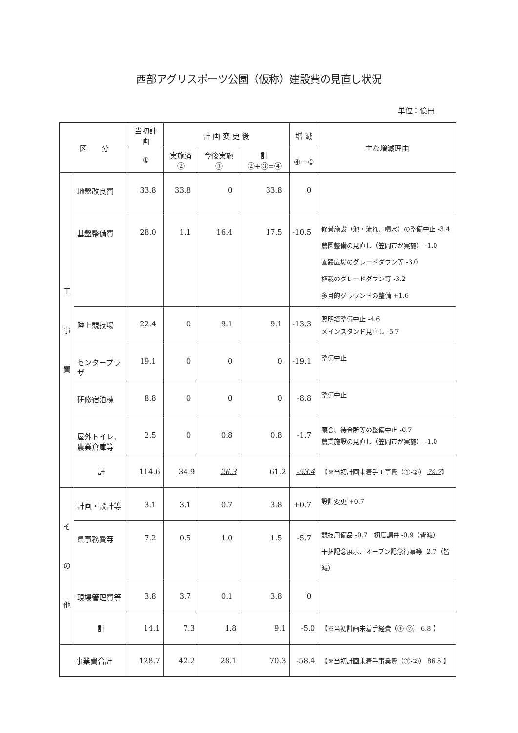西部アグリスポーツ公園（仮称）建設費の見直し状況
単位：億円
| 区 分 | | 当初計画 | 計 画 変 更 後 | | | 増 減 | 主な増減理由 |
| --- | --- | --- | --- | --- | --- | --- | --- |
| | | ① | 実施済② | 今後実施③ | 計 ②+③=④ | ④－① | |
| 工 事 費 | 地盤改良費 | 33.8 | 33.8 | 0 | 33.8 | 0 | |
| | 基盤整備費 | 28.0 | 1.1 | 16.4 | 17.5 | -10.5 | 修景施設（池・流れ、噴水）の整備中止 -3.4 農園整備の見直し（笠岡市が実施） -1.0 園路広場のグレードダウン等 -3.0 植栽のグレードダウン等 -3.2 多目的グラウンドの整備 +1.6 |
| | 陸上競技場 | 22.4 | 0 | 9.1 | 9.1 | -13.3 | 照明塔整備中止 -4.6 メインスタンド見直し -5.7 |
| | センタープラザ | 19.1 | 0 | 0 | 0 | -19.1 | 整備中止 |
| | 研修宿泊棟 | 8.8 | 0 | 0 | 0 | -8.8 | 整備中止 |
| | 屋外トイレ、 農業倉庫等 | 2.5 | 0 | 0.8 | 0.8 | -1.7 | 厩舎、待合所等の整備中止 -0.7 農業施設の見直し（笠岡市が実施） -1.0 |
| | 計 | 114.6 | 34.9 | 26.3 | 61.2 | -53.4 | 【※当初計画未着手工事費（①-②） 79.7 】 |
| そ の 他 | 計画・設計等 | 3.1 | 3.1 | 0.7 | 3.8 | +0.7 | 設計変更 +0.7 |
| | 県事務費等 | 7.2 | 0.5 | 1.0 | 1.5 | -5.7 | 競技用備品 -0.7 初度調弁 -0.9（皆減） 干拓記念展示、オープン記念行事等 -2.7（皆減） |
| | 現場管理費等 | 3.8 | 3.7 | 0.1 | 3.8 | 0 | |
| | 計 | 14.1 | 7.3 | 1.8 | 9.1 | -5.0 | 【※当初計画未着手経費（①-②） 6.8 】 |
| 事業費合計 | | 128.7 | 42.2 | 28.1 | 70.3 | -58.4 | 【※当初計画未着手事業費（①-②） 86.5 】 |